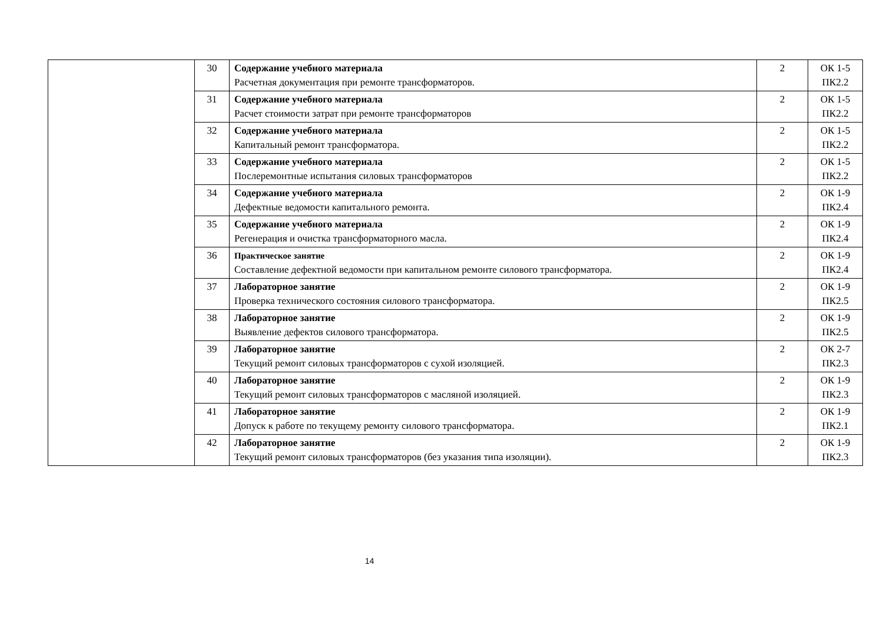| | 30 | Содержание учебного материала Расчетная документация при ремонте трансформаторов. | 2 | ОК 1-5 ПК2.2 |
| | 31 | Содержание учебного материала Расчет стоимости затрат при ремонте трансформаторов | 2 | ОК 1-5 ПК2.2 |
| | 32 | Содержание учебного материала Капитальный ремонт трансформатора. | 2 | ОК 1-5 ПК2.2 |
| | 33 | Содержание учебного материала Послеремонтные испытания силовых трансформаторов | 2 | ОК 1-5 ПК2.2 |
| | 34 | Содержание учебного материала Дефектные ведомости капитального ремонта. | 2 | ОК 1-9 ПК2.4 |
| | 35 | Содержание учебного материала Регенерация и очистка трансформаторного масла. | 2 | ОК 1-9 ПК2.4 |
| | 36 | Практическое занятие Составление дефектной ведомости при капитальном ремонте силового трансформатора. | 2 | ОК 1-9 ПК2.4 |
| | 37 | Лабораторное занятие Проверка технического состояния силового трансформатора. | 2 | ОК 1-9 ПК2.5 |
| | 38 | Лабораторное занятие Выявление дефектов силового трансформатора. | 2 | ОК 1-9 ПК2.5 |
| | 39 | Лабораторное занятие Текущий ремонт силовых трансформаторов с сухой изоляцией. | 2 | ОК 2-7 ПК2.3 |
| | 40 | Лабораторное занятие Текущий ремонт силовых трансформаторов с масляной изоляцией. | 2 | ОК 1-9 ПК2.3 |
| | 41 | Лабораторное занятие Допуск к работе по текущему ремонту силового трансформатора. | 2 | ОК 1-9 ПК2.1 |
| | 42 | Лабораторное занятие Текущий ремонт силовых трансформаторов (без указания типа изоляции). | 2 | ОК 1-9 ПК2.3 |
14